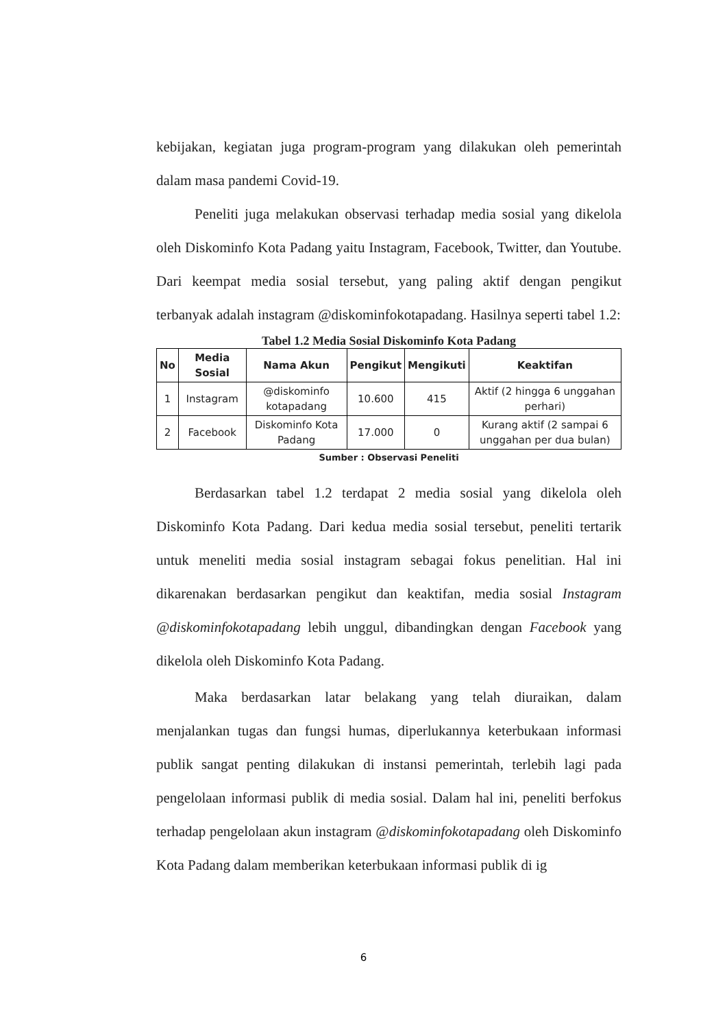kebijakan, kegiatan juga program-program yang dilakukan oleh pemerintah dalam masa pandemi Covid-19.
Peneliti juga melakukan observasi terhadap media sosial yang dikelola oleh Diskominfo Kota Padang yaitu Instagram, Facebook, Twitter, dan Youtube. Dari keempat media sosial tersebut, yang paling aktif dengan pengikut terbanyak adalah instagram @diskominfokotapadang. Hasilnya seperti tabel 1.2:
Tabel 1.2 Media Sosial Diskominfo Kota Padang
| No | Media Sosial | Nama Akun | Pengikut | Mengikuti | Keaktifan |
| --- | --- | --- | --- | --- | --- |
| 1 | Instagram | @diskominfo kotapadang | 10.600 | 415 | Aktif (2 hingga 6 unggahan perhari) |
| 2 | Facebook | Diskominfo Kota Padang | 17.000 | 0 | Kurang aktif (2 sampai 6 unggahan per dua bulan) |
Sumber : Observasi Peneliti
Berdasarkan tabel 1.2 terdapat 2 media sosial yang dikelola oleh Diskominfo Kota Padang. Dari kedua media sosial tersebut, peneliti tertarik untuk meneliti media sosial instagram sebagai fokus penelitian. Hal ini dikarenakan berdasarkan pengikut dan keaktifan, media sosial Instagram @diskominfokotapadang lebih unggul, dibandingkan dengan Facebook yang dikelola oleh Diskominfo Kota Padang.
Maka berdasarkan latar belakang yang telah diuraikan, dalam menjalankan tugas dan fungsi humas, diperlukannya keterbukaan informasi publik sangat penting dilakukan di instansi pemerintah, terlebih lagi pada pengelolaan informasi publik di media sosial. Dalam hal ini, peneliti berfokus terhadap pengelolaan akun instagram @diskominfokotapadang oleh Diskominfo Kota Padang dalam memberikan keterbukaan informasi publik di ig
6